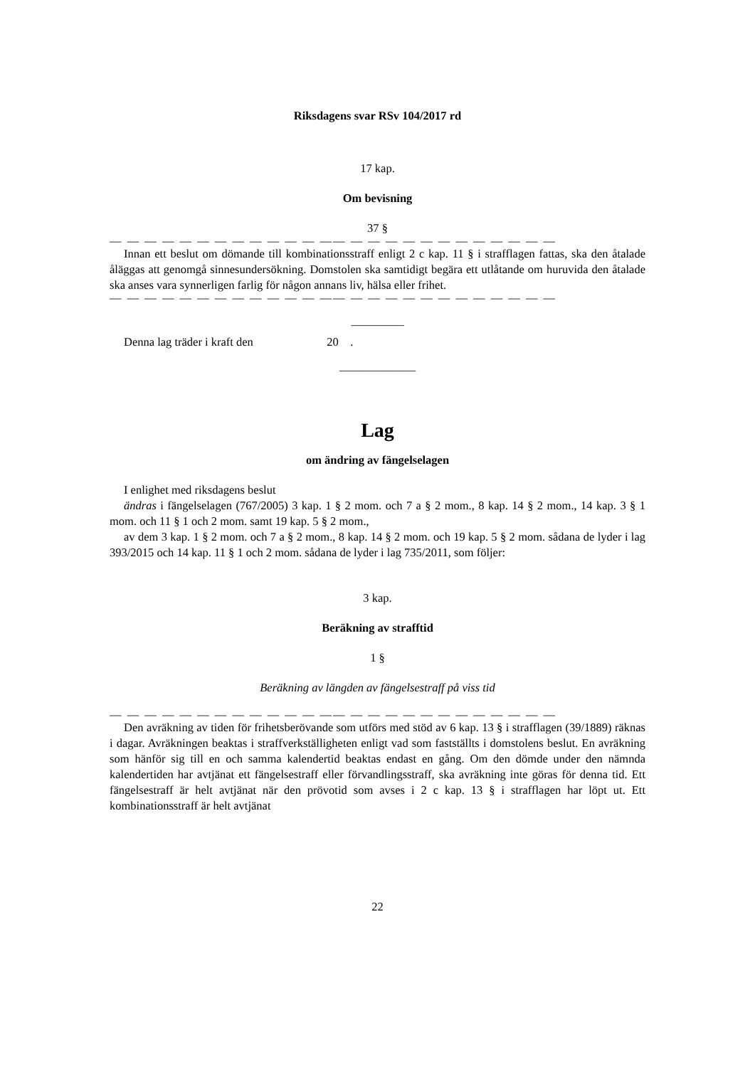Riksdagens svar RSv 104/2017 rd
17 kap.
Om bevisning
37 §
— — — — — — — — — — — — —— — — — — — — — — — — — —
Innan ett beslut om dömande till kombinationsstraff enligt 2 c kap. 11 § i strafflagen fattas, ska den åtalade åläggas att genomgå sinnesundersökning. Domstolen ska samtidigt begära ett utlåtande om huruvida den åtalade ska anses vara synnerligen farlig för någon annans liv, hälsa eller frihet.
— — — — — — — — — — — — —— — — — — — — — — — — — —
_________
Denna lag träder i kraft den 20 .
_____________
Lag
om ändring av fängelselagen
I enlighet med riksdagens beslut
ändras i fängelselagen (767/2005) 3 kap. 1 § 2 mom. och 7 a § 2 mom., 8 kap. 14 § 2 mom., 14 kap. 3 § 1 mom. och 11 § 1 och 2 mom. samt 19 kap. 5 § 2 mom.,
av dem 3 kap. 1 § 2 mom. och 7 a § 2 mom., 8 kap. 14 § 2 mom. och 19 kap. 5 § 2 mom. sådana de lyder i lag 393/2015 och 14 kap. 11 § 1 och 2 mom. sådana de lyder i lag 735/2011, som följer:
3 kap.
Beräkning av strafftid
1 §
Beräkning av längden av fängelsestraff på viss tid
— — — — — — — — — — — — —— — — — — — — — — — — — —
Den avräkning av tiden för frihetsberövande som utförs med stöd av 6 kap. 13 § i strafflagen (39/1889) räknas i dagar. Avräkningen beaktas i straffverkställigheten enligt vad som fastställts i domstolens beslut. En avräkning som hänför sig till en och samma kalendertid beaktas endast en gång. Om den dömde under den nämnda kalendertiden har avtjänat ett fängelsestraff eller förvandlingsstraff, ska avräkning inte göras för denna tid. Ett fängelsestraff är helt avtjänat när den prövotid som avses i 2 c kap. 13 § i strafflagen har löpt ut. Ett kombinationsstraff är helt avtjänat
22